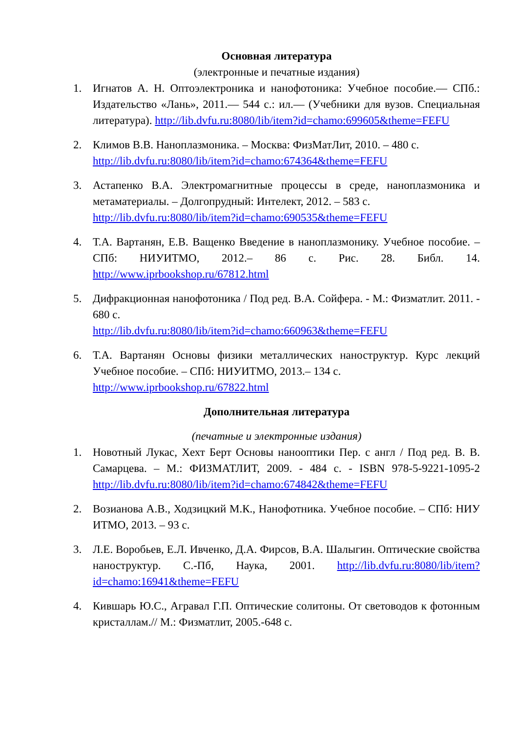Основная литература
(электронные и печатные издания)
1. Игнатов А. Н. Оптоэлектроника и нанофотоника: Учебное пособие.— СПб.: Издательство «Лань», 2011.— 544 с.: ил.— (Учебники для вузов. Специальная литература). http://lib.dvfu.ru:8080/lib/item?id=chamo:699605&theme=FEFU
2. Климов В.В. Наноплазмоника. – Москва: ФизМатЛит, 2010. – 480 с.
http://lib.dvfu.ru:8080/lib/item?id=chamo:674364&theme=FEFU
3. Астапенко В.А. Электромагнитные процессы в среде, наноплазмоника и метаматериалы. – Долгопрудный: Интелект, 2012. – 583 с.
http://lib.dvfu.ru:8080/lib/item?id=chamo:690535&theme=FEFU
4. Т.А. Вартанян, Е.В. Ващенко Введение в наноплазмонику. Учебное пособие. – СПб: НИУИТМО, 2012.– 86 с. Рис. 28. Библ. 14. http://www.iprbookshop.ru/67812.html
5. Дифракционная нанофотоника / Под ред. В.А. Сойфера. - М.: Физматлит. 2011. - 680 с.
http://lib.dvfu.ru:8080/lib/item?id=chamo:660963&theme=FEFU
6. Т.А. Вартанян Основы физики металлических наноструктур. Курс лекций Учебное пособие. – СПб: НИУИТМО, 2013.– 134 с.
http://www.iprbookshop.ru/67822.html
Дополнительная литература
(печатные и электронные издания)
1. Новотный Лукас, Хехт Берт Основы нанооптики Пер. с англ / Под ред. В. В. Самарцева. – М.: ФИЗМАТЛИТ, 2009. - 484 с. - ISBN 978-5-9221-1095-2 http://lib.dvfu.ru:8080/lib/item?id=chamo:674842&theme=FEFU
2. Возианова А.В., Ходзицкий М.К., Нанофотника. Учебное пособие. – СПб: НИУ ИТМО, 2013. – 93 с.
3. Л.Е. Воробьев, Е.Л. Ивченко, Д.А. Фирсов, В.А. Шалыгин. Оптические свойства наноструктур. С.-Пб, Наука, 2001. http://lib.dvfu.ru:8080/lib/item?id=chamo:16941&theme=FEFU
4. Кившарь Ю.С., Агравал Г.П. Оптические солитоны. От световодов к фотонным кристаллам.// М.: Физматлит, 2005.-648 с.